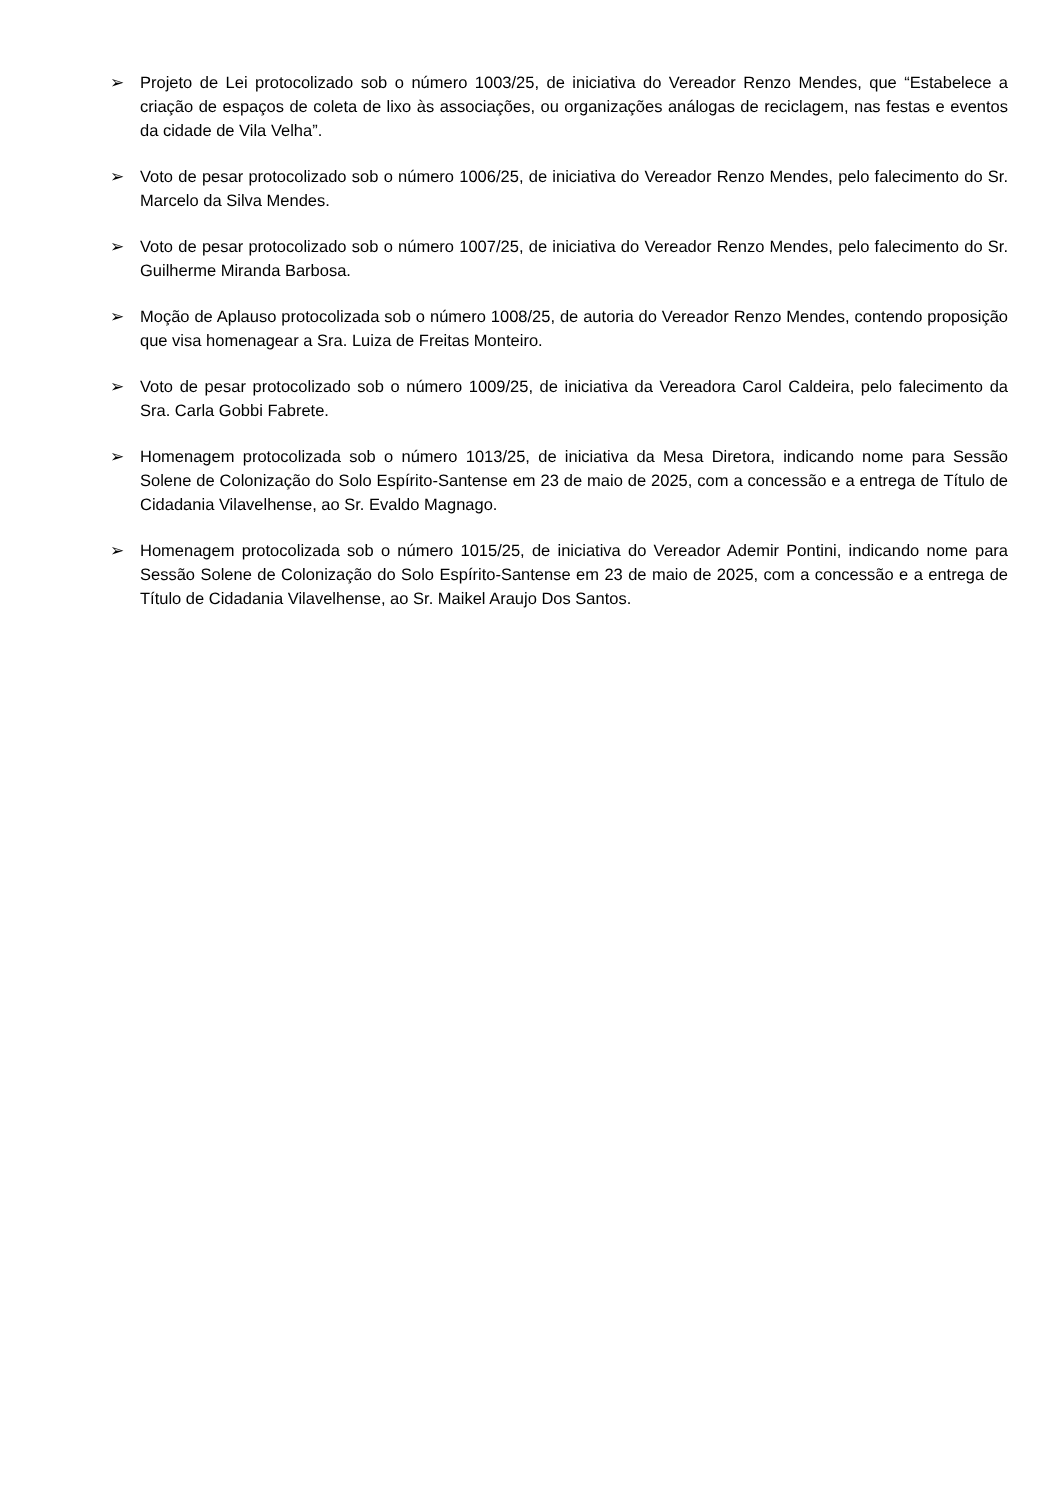➢ Projeto de Lei protocolizado sob o número 1003/25, de iniciativa do Vereador Renzo Mendes, que “Estabelece a criação de espaços de coleta de lixo às associações, ou organizações análogas de reciclagem, nas festas e eventos da cidade de Vila Velha”.
➢ Voto de pesar protocolizado sob o número 1006/25, de iniciativa do Vereador Renzo Mendes, pelo falecimento do Sr. Marcelo da Silva Mendes.
➢ Voto de pesar protocolizado sob o número 1007/25, de iniciativa do Vereador Renzo Mendes, pelo falecimento do Sr. Guilherme Miranda Barbosa.
➢ Moção de Aplauso protocolizada sob o número 1008/25, de autoria do Vereador Renzo Mendes, contendo proposição que visa homenagear a Sra. Luiza de Freitas Monteiro.
➢ Voto de pesar protocolizado sob o número 1009/25, de iniciativa da Vereadora Carol Caldeira, pelo falecimento da Sra. Carla Gobbi Fabrete.
➢ Homenagem protocolizada sob o número 1013/25, de iniciativa da Mesa Diretora, indicando nome para Sessão Solene de Colonização do Solo Espírito-Santense em 23 de maio de 2025, com a concessão e a entrega de Título de Cidadania Vilavelhense, ao Sr. Evaldo Magnago.
➢ Homenagem protocolizada sob o número 1015/25, de iniciativa do Vereador Ademir Pontini, indicando nome para Sessão Solene de Colonização do Solo Espírito-Santense em 23 de maio de 2025, com a concessão e a entrega de Título de Cidadania Vilavelhense, ao Sr. Maikel Araujo Dos Santos.